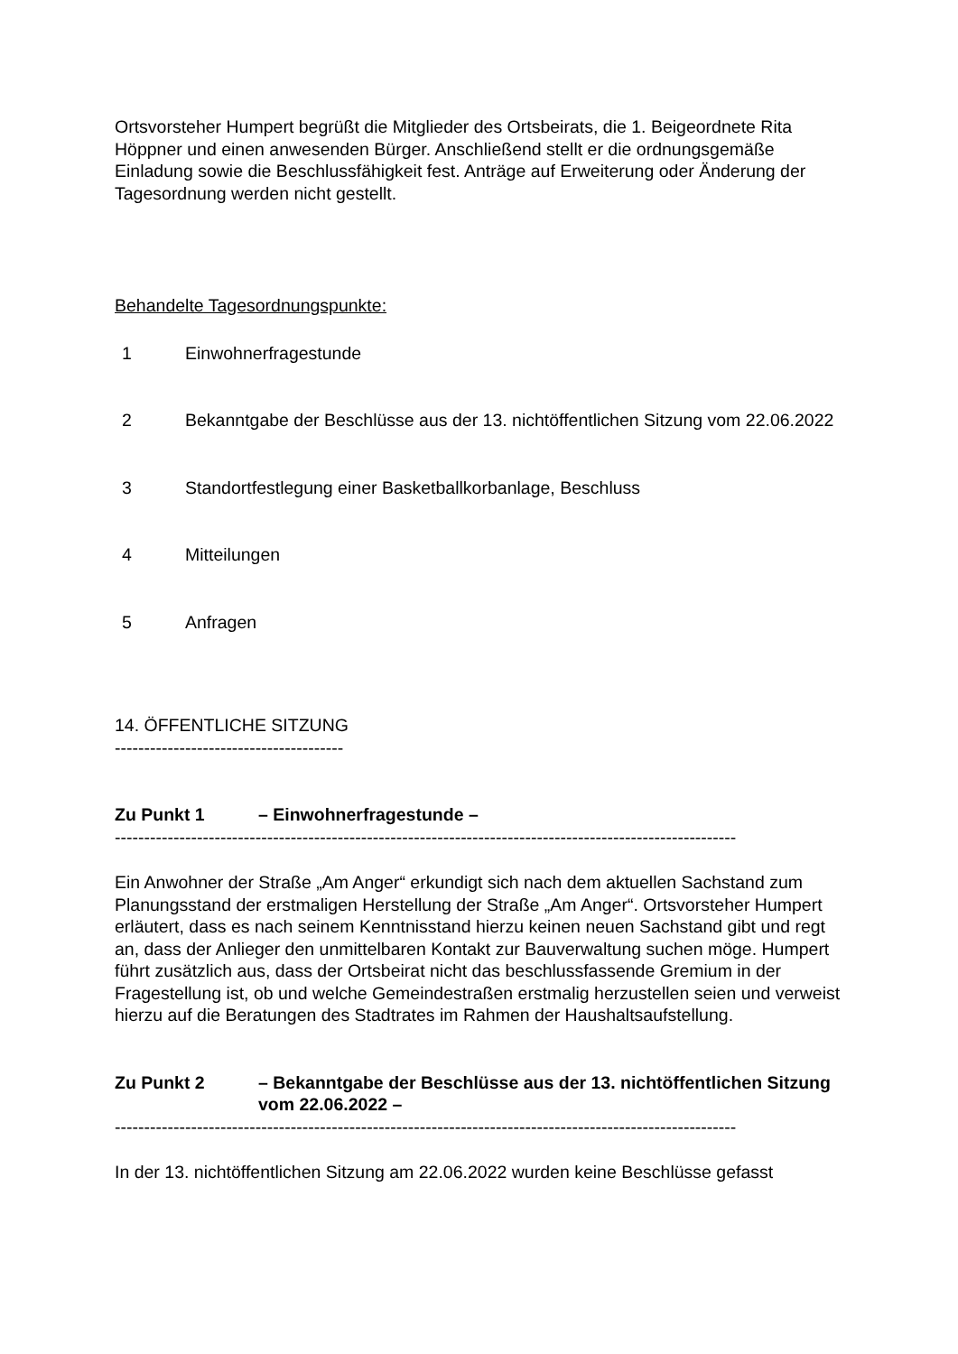Ortsvorsteher Humpert begrüßt die Mitglieder des Ortsbeirats, die 1. Beigeordnete Rita Höppner und einen anwesenden Bürger. Anschließend stellt er die ordnungsgemäße Einladung sowie die Beschlussfähigkeit fest. Anträge auf Erweiterung oder Änderung der Tagesordnung werden nicht gestellt.
Behandelte Tagesordnungspunkte:
1 Einwohnerfragestunde
2 Bekanntgabe der Beschlüsse aus der 13. nichtöffentlichen Sitzung vom 22.06.2022
3 Standortfestlegung einer Basketballkorbanlage, Beschluss
4 Mitteilungen
5 Anfragen
14. ÖFFENTLICHE SITZUNG
---------------------------------------
Zu Punkt 1 – Einwohnerfragestunde –
----------------------------------------------------------------------------------------------------------
Ein Anwohner der Straße „Am Anger“ erkundigt sich nach dem aktuellen Sachstand zum Planungsstand der erstmaligen Herstellung der Straße „Am Anger“. Ortsvorsteher Humpert erläutert, dass es nach seinem Kenntnisstand hierzu keinen neuen Sachstand gibt und regt an, dass der Anlieger den unmittelbaren Kontakt zur Bauverwaltung suchen möge. Humpert führt zusätzlich aus, dass der Ortsbeirat nicht das beschlussfassende Gremium in der Fragestellung ist, ob und welche Gemeindestraßen erstmalig herzustellen seien und verweist hierzu auf die Beratungen des Stadtrates im Rahmen der Haushaltsaufstellung.
Zu Punkt 2 – Bekanntgabe der Beschlüsse aus der 13. nichtöffentlichen Sitzung vom 22.06.2022 –
----------------------------------------------------------------------------------------------------------
In der 13. nichtöffentlichen Sitzung am 22.06.2022 wurden keine Beschlüsse gefasst